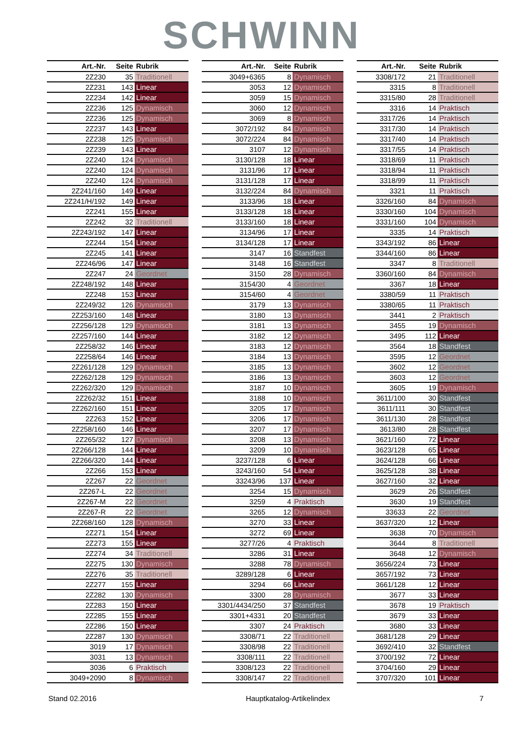SCHWINN
| Art.-Nr. | Seite | Rubrik |
| --- | --- | --- |
| 2Z230 | 35 | Traditionell |
| 2Z231 | 143 | Linear |
| 2Z234 | 142 | Linear |
| 2Z236 | 125 | Dynamisch |
| 2Z236 | 125 | Dynamisch |
| 2Z237 | 143 | Linear |
| 2Z238 | 125 | Dynamisch |
| 2Z239 | 143 | Linear |
| 2Z240 | 124 | Dynamisch |
| 2Z240 | 124 | Dynamisch |
| 2Z240 | 124 | Dynamisch |
| 2Z241/160 | 149 | Linear |
| 2Z241/H/192 | 149 | Linear |
| 2Z241 | 155 | Linear |
| 2Z242 | 32 | Traditionell |
| 2Z243/192 | 147 | Linear |
| 2Z244 | 154 | Linear |
| 2Z245 | 141 | Linear |
| 2Z246/96 | 147 | Linear |
| 2Z247 | 24 | Geordnet |
| 2Z248/192 | 148 | Linear |
| 2Z248 | 153 | Linear |
| 2Z249/32 | 126 | Dynamisch |
| 2Z253/160 | 148 | Linear |
| 2Z256/128 | 129 | Dynamisch |
| 2Z257/160 | 144 | Linear |
| 2Z258/32 | 146 | Linear |
| 2Z258/64 | 146 | Linear |
| 2Z261/128 | 129 | Dynamisch |
| 2Z262/128 | 129 | Dynamisch |
| 2Z262/320 | 129 | Dynamisch |
| 2Z262/32 | 151 | Linear |
| 2Z262/160 | 151 | Linear |
| 2Z263 | 152 | Linear |
| 2Z258/160 | 146 | Linear |
| 2Z265/32 | 127 | Dynamisch |
| 2Z266/128 | 144 | Linear |
| 2Z266/320 | 144 | Linear |
| 2Z266 | 153 | Linear |
| 2Z267 | 22 | Geordnet |
| 2Z267-L | 22 | Geordnet |
| 2Z267-M | 22 | Geordnet |
| 2Z267-R | 22 | Geordnet |
| 2Z268/160 | 128 | Dynamisch |
| 2Z271 | 154 | Linear |
| 2Z273 | 155 | Linear |
| 2Z274 | 34 | Traditionell |
| 2Z275 | 130 | Dynamisch |
| 2Z276 | 35 | Traditionell |
| 2Z277 | 155 | Linear |
| 2Z282 | 130 | Dynamisch |
| 2Z283 | 150 | Linear |
| 2Z285 | 155 | Linear |
| 2Z286 | 150 | Linear |
| 2Z287 | 130 | Dynamisch |
| 3019 | 17 | Dynamisch |
| 3031 | 13 | Dynamisch |
| 3036 | 6 | Praktisch |
| 3049+2090 | 8 | Dynamisch |
| Art.-Nr. | Seite | Rubrik |
| --- | --- | --- |
| 3049+6365 | 8 | Dynamisch |
| 3053 | 12 | Dynamisch |
| 3059 | 15 | Dynamisch |
| 3060 | 12 | Dynamisch |
| 3069 | 8 | Dynamisch |
| 3072/192 | 84 | Dynamisch |
| 3072/224 | 84 | Dynamisch |
| 3107 | 12 | Dynamisch |
| 3130/128 | 18 | Linear |
| 3131/96 | 17 | Linear |
| 3131/128 | 17 | Linear |
| 3132/224 | 84 | Dynamisch |
| 3133/96 | 18 | Linear |
| 3133/128 | 18 | Linear |
| 3133/160 | 18 | Linear |
| 3134/96 | 17 | Linear |
| 3134/128 | 17 | Linear |
| 3147 | 16 | Standfest |
| 3148 | 16 | Standfest |
| 3150 | 28 | Dynamisch |
| 3154/30 | 4 | Geordnet |
| 3154/60 | 4 | Geordnet |
| 3179 | 13 | Dynamisch |
| 3180 | 13 | Dynamisch |
| 3181 | 13 | Dynamisch |
| 3182 | 12 | Dynamisch |
| 3183 | 12 | Dynamisch |
| 3184 | 13 | Dynamisch |
| 3185 | 13 | Dynamisch |
| 3186 | 13 | Dynamisch |
| 3187 | 10 | Dynamisch |
| 3188 | 10 | Dynamisch |
| 3205 | 17 | Dynamisch |
| 3206 | 17 | Dynamisch |
| 3207 | 17 | Dynamisch |
| 3208 | 13 | Dynamisch |
| 3209 | 10 | Dynamisch |
| 3237/128 | 6 | Linear |
| 3243/160 | 54 | Linear |
| 33243/96 | 137 | Linear |
| 3254 | 15 | Dynamisch |
| 3259 | 4 | Praktisch |
| 3265 | 12 | Dynamisch |
| 3270 | 33 | Linear |
| 3272 | 69 | Linear |
| 3277/26 | 4 | Praktisch |
| 3286 | 31 | Linear |
| 3288 | 78 | Dynamisch |
| 3289/128 | 6 | Linear |
| 3294 | 66 | Linear |
| 3300 | 28 | Dynamisch |
| 3301/4434/250 | 37 | Standfest |
| 3301+4331 | 20 | Standfest |
| 3307 | 24 | Praktisch |
| 3308/71 | 22 | Traditionell |
| 3308/98 | 22 | Traditionell |
| 3308/111 | 22 | Traditionell |
| 3308/123 | 22 | Traditionell |
| 3308/147 | 22 | Traditionell |
| Art.-Nr. | Seite | Rubrik |
| --- | --- | --- |
| 3308/172 | 21 | Traditionell |
| 3315 | 8 | Traditionell |
| 3315/80 | 28 | Traditionell |
| 3316 | 14 | Praktisch |
| 3317/26 | 14 | Praktisch |
| 3317/30 | 14 | Praktisch |
| 3317/40 | 14 | Praktisch |
| 3317/55 | 14 | Praktisch |
| 3318/69 | 11 | Praktisch |
| 3318/94 | 11 | Praktisch |
| 3318/99 | 11 | Praktisch |
| 3321 | 11 | Praktisch |
| 3326/160 | 84 | Dynamisch |
| 3330/160 | 104 | Dynamisch |
| 3331/160 | 104 | Dynamisch |
| 3335 | 14 | Praktisch |
| 3343/192 | 86 | Linear |
| 3344/160 | 86 | Linear |
| 3347 | 8 | Traditionell |
| 3360/160 | 84 | Dynamisch |
| 3367 | 18 | Linear |
| 3380/59 | 11 | Praktisch |
| 3380/65 | 11 | Praktisch |
| 3441 | 2 | Praktisch |
| 3455 | 19 | Dynamisch |
| 3495 | 112 | Linear |
| 3564 | 18 | Standfest |
| 3595 | 12 | Geordnet |
| 3602 | 12 | Geordnet |
| 3603 | 12 | Geordnet |
| 3605 | 19 | Dynamisch |
| 3611/100 | 30 | Standfest |
| 3611/111 | 30 | Standfest |
| 3611/130 | 28 | Standfest |
| 3613/80 | 28 | Standfest |
| 3621/160 | 72 | Linear |
| 3623/128 | 65 | Linear |
| 3624/128 | 66 | Linear |
| 3625/128 | 38 | Linear |
| 3627/160 | 32 | Linear |
| 3629 | 26 | Standfest |
| 3630 | 19 | Standfest |
| 33633 | 22 | Geordnet |
| 3637/320 | 12 | Linear |
| 3638 | 70 | Dynamisch |
| 3644 | 8 | Traditionell |
| 3648 | 12 | Dynamisch |
| 3656/224 | 73 | Linear |
| 3657/192 | 73 | Linear |
| 3661/128 | 12 | Linear |
| 3677 | 33 | Linear |
| 3678 | 19 | Praktisch |
| 3679 | 33 | Linear |
| 3680 | 33 | Linear |
| 3681/128 | 29 | Linear |
| 3692/410 | 32 | Standfest |
| 3700/192 | 72 | Linear |
| 3704/160 | 29 | Linear |
| 3707/320 | 101 | Linear |
Stand 02.2016 Hauptkatalog-Artikelindex 7